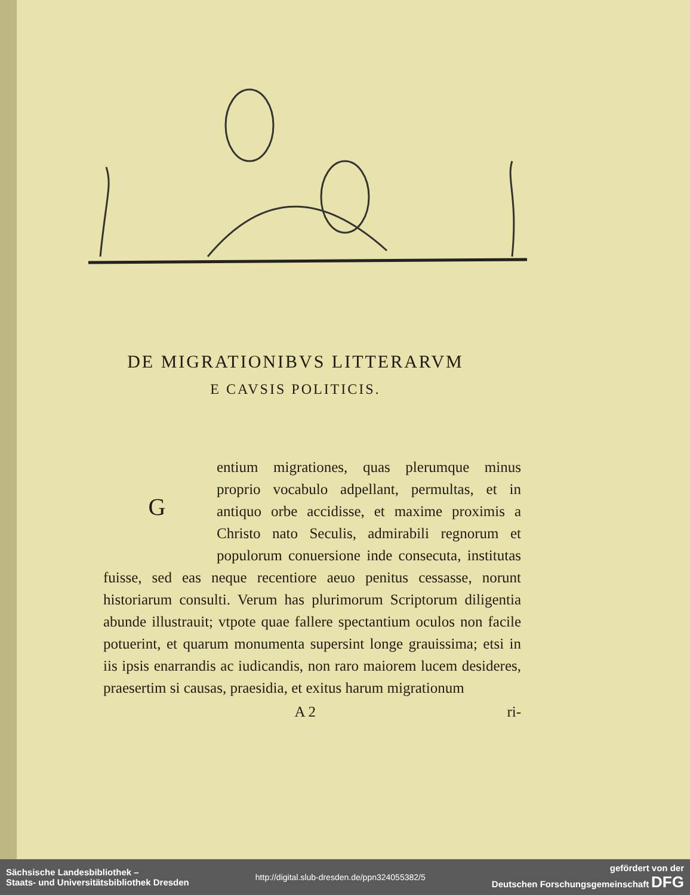DE MIGRATIONIBVS LITTERARVM
E CAVSIS POLITICIS.
G
entium migrationes, quas plerumque minus proprio vocabulo adpellant, permultas, et in antiquo orbe accidisse, et maxime proximis a Christo nato Seculis, admirabili regnorum et populorum conuersione inde consecuta, institutas fuisse, sed eas neque recentiore aeuo penitus cessasse, norunt historiarum consulti. Verum has plurimorum Scriptorum diligentia abunde illustrauit; vtpote quae fallere spectantium oculos non facile potuerint, et quarum monumenta supersint longe grauissima; etsi in iis ipsis enarrandis ac iudicandis, non raro maiorem lucem desideres, praesertim si causas, praesidia, et exitus harum migrationum
A 2 ri-
Sächsische Landesbibliothek –
Staats- und Universitätsbibliothek Dresden
http://digital.slub-dresden.de/ppn324055382/5
gefördert von der
Deutschen Forschungsgemeinschaft DFG